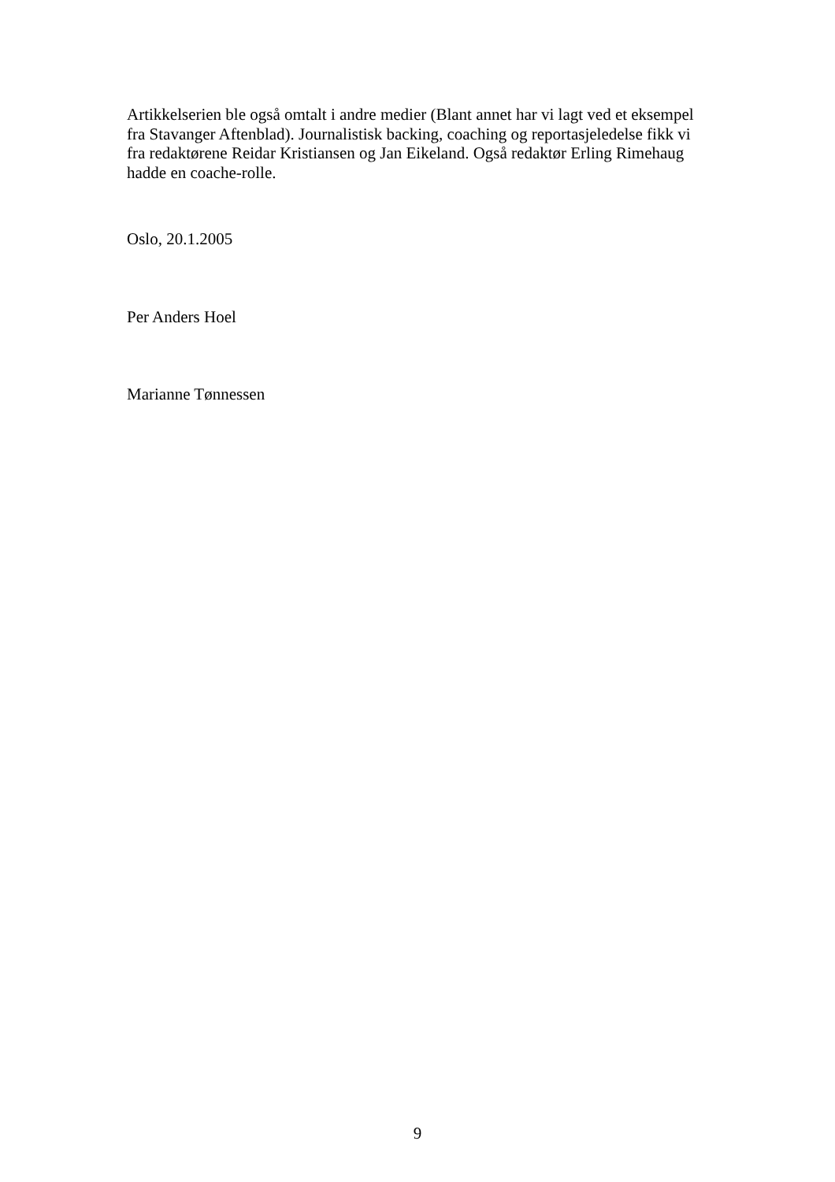Artikkelserien ble også omtalt i andre medier (Blant annet har vi lagt ved et eksempel fra Stavanger Aftenblad). Journalistisk backing, coaching og reportasjeledelse fikk vi fra redaktørene Reidar Kristiansen og Jan Eikeland. Også redaktør Erling Rimehaug hadde en coache-rolle.
Oslo, 20.1.2005
Per Anders Hoel
Marianne Tønnessen
9